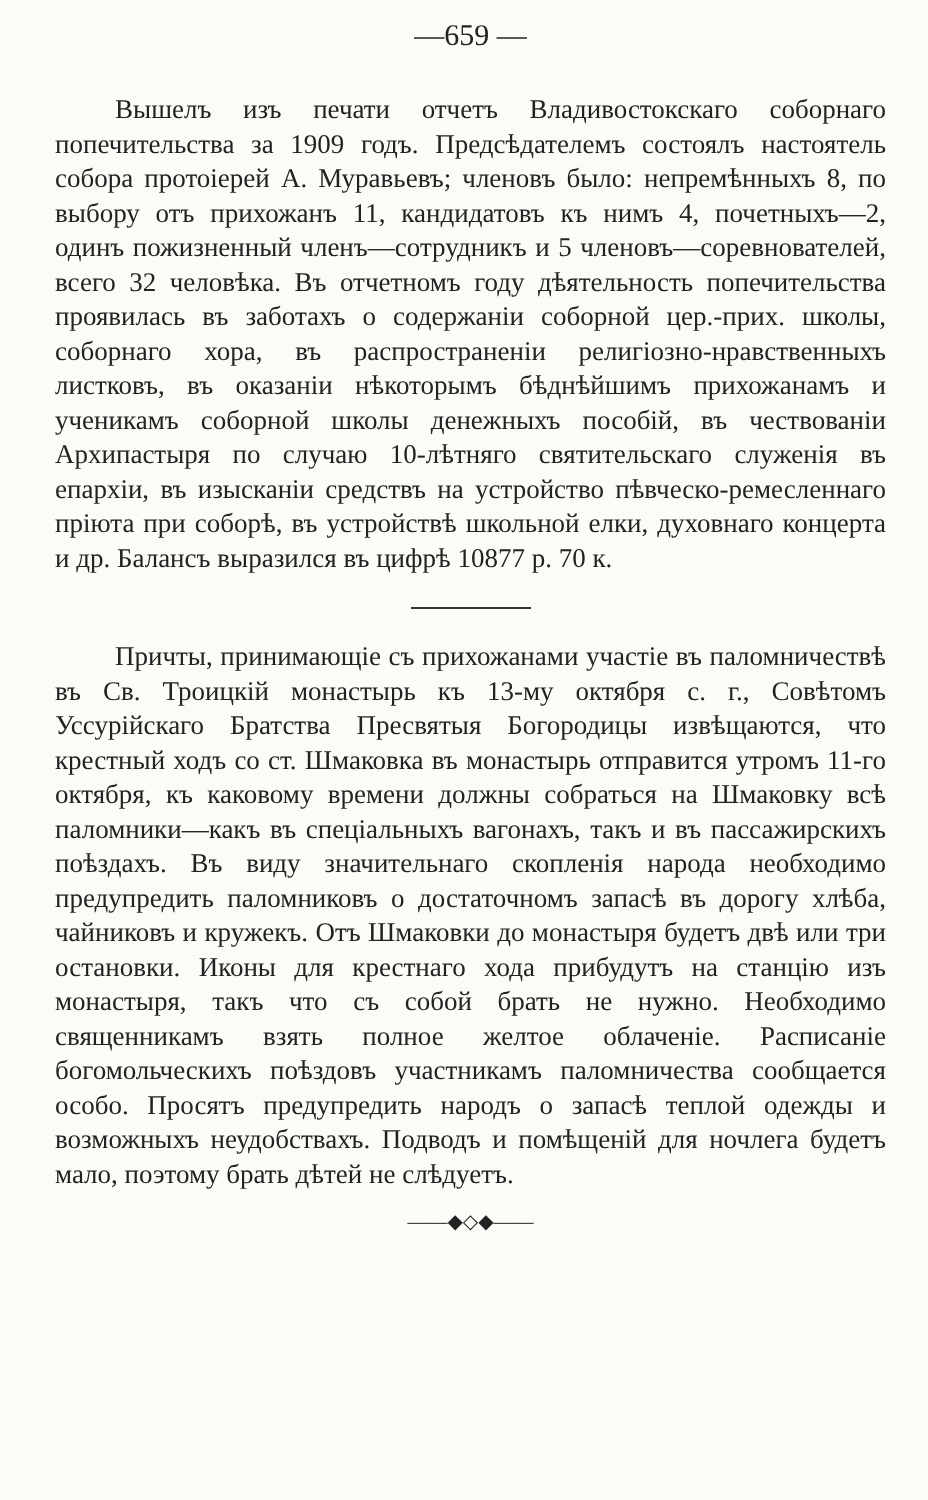—659 —
Вышелъ изъ печати отчетъ Владивостокскаго соборнаго попечительства за 1909 годъ. Предсѣдателемъ состоялъ настоятель собора протоіерей А. Муравьевъ; членовъ было: непремѣнныхъ 8, по выбору отъ прихожанъ 11, кандидатовъ къ нимъ 4, почетныхъ—2, одинъ пожизненный членъ—сотрудникъ и 5 членовъ—соревнователей, всего 32 человѣка. Въ отчетномъ году дѣятельность попечительства проявилась въ заботахъ о содержаніи соборной цер.-прих. школы, соборнаго хора, въ распространеніи религіозно-нравственныхъ листковъ, въ оказаніи нѣкоторымъ бѣднѣйшимъ прихожанамъ и ученикамъ соборной школы денежныхъ пособій, въ чествованіи Архипастыря по случаю 10-лѣтняго святительскаго служенія въ епархіи, въ изысканіи средствъ на устройство пѣвческо-ремесленнаго пріюта при соборѣ, въ устройствѣ школьной елки, духовнаго концерта и др. Балансъ выразился въ цифрѣ 10877 р. 70 к.
Причты, принимающіе съ прихожанами участіе въ паломничествѣ въ Св. Троицкій монастырь къ 13-му октября с. г., Совѣтомъ Уссурійскаго Братства Пресвятыя Богородицы извѣщаются, что крестный ходъ со ст. Шмаковка въ монастырь отправится утромъ 11-го октября, къ каковому времени должны собраться на Шмаковку всѣ паломники—какъ въ спеціальныхъ вагонахъ, такъ и въ пассажирскихъ поѣздахъ. Въ виду значительнаго скопленія народа необходимо предупредить паломниковъ о достаточномъ запасѣ въ дорогу хлѣба, чайниковъ и кружекъ. Отъ Шмаковки до монастыря будетъ двѣ или три остановки. Иконы для крестнаго хода прибудутъ на станцію изъ монастыря, такъ что съ собой брать не нужно. Необходимо священникамъ взять полное желтое облаченіе. Расписаніе богомольческихъ поѣздовъ участникамъ паломничества сообщается особо. Просятъ предупредить народъ о запасѣ теплой одежды и возможныхъ неудобствахъ. Подводъ и помѣщеній для ночлега будетъ мало, поэтому брать дѣтей не слѣдуетъ.
——◆◇◆——